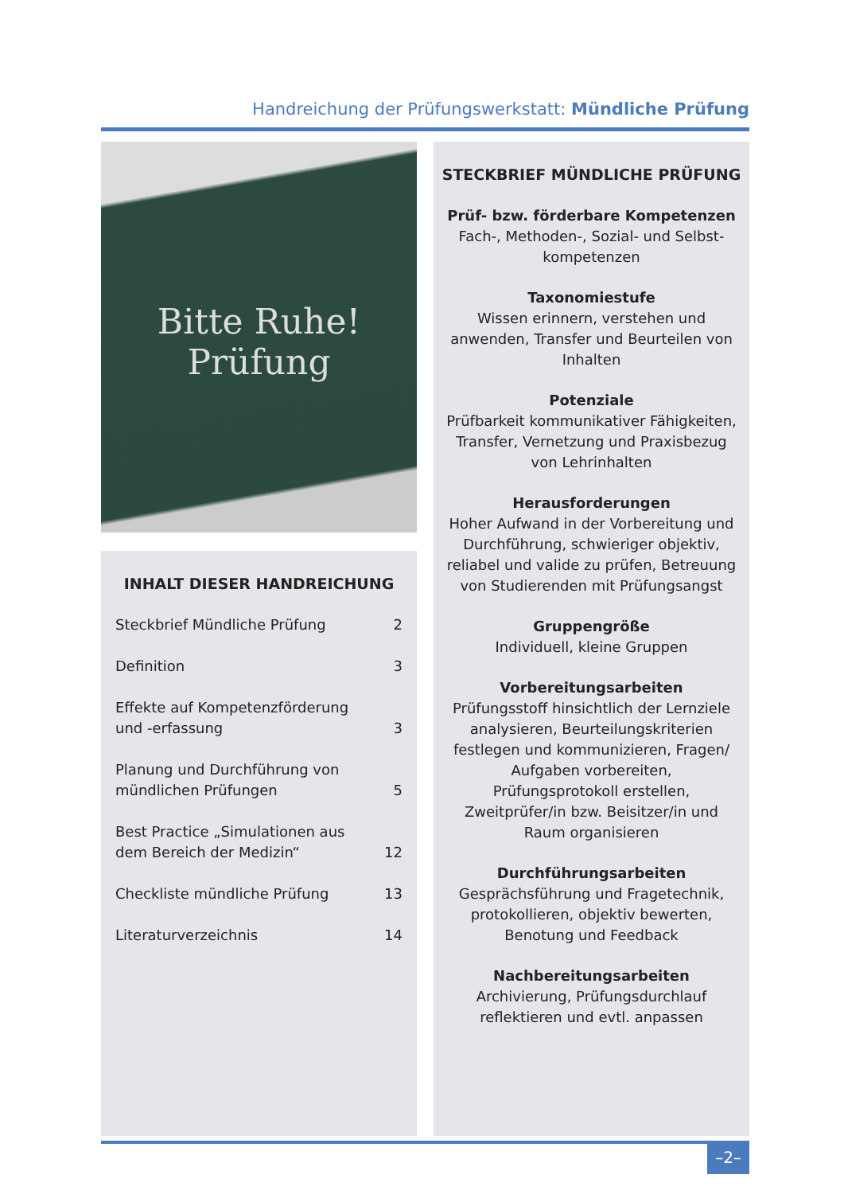Handreichung der Prüfungswerkstatt: Mündliche Prüfung
Bitte Ruhe!
Prüfung
INHALT DIESER HANDREICHUNG
Steckbrief Mündliche Prüfung 2
Definition 3
Effekte auf Kompetenzförderung
und -erfassung 3
Planung und Durchführung von
mündlichen Prüfungen 5
Best Practice „Simulationen aus
dem Bereich der Medizin“12
Checkliste mündliche Prüfung 13
Literaturverzeichnis 14
STECKBRIEF MÜNDLICHE PRÜFUNG
Prüf- bzw. förderbare Kompetenzen
Fach-, Methoden-, Sozial- und Selbst-kompetenzen
Taxonomiestufe
Wissen erinnern, verstehen und anwenden, Transfer und Beurteilen von Inhalten
Potenziale
Prüfbarkeit kommunikativer Fähigkeiten, Transfer, Vernetzung und Praxisbezug von Lehrinhalten
Herausforderungen
Hoher Aufwand in der Vorbereitung und Durchführung, schwieriger objektiv, reliabel und valide zu prüfen, Betreuung von Studierenden mit Prüfungsangst
Gruppengröße
Individuell, kleine Gruppen
Vorbereitungsarbeiten
Prüfungsstoff hinsichtlich der Lernziele analysieren, Beurteilungskriterien festlegen und kommunizieren, Fragen/ Aufgaben vorbereiten, Prüfungsprotokoll erstellen, Zweitprüfer/in bzw. Beisitzer/in und Raum organisieren
Durchführungsarbeiten
Gesprächsführung und Fragetechnik, protokollieren, objektiv bewerten, Benotung und Feedback
Nachbereitungsarbeiten
Archivierung, Prüfungsdurchlauf reflektieren und evtl. anpassen
–2–